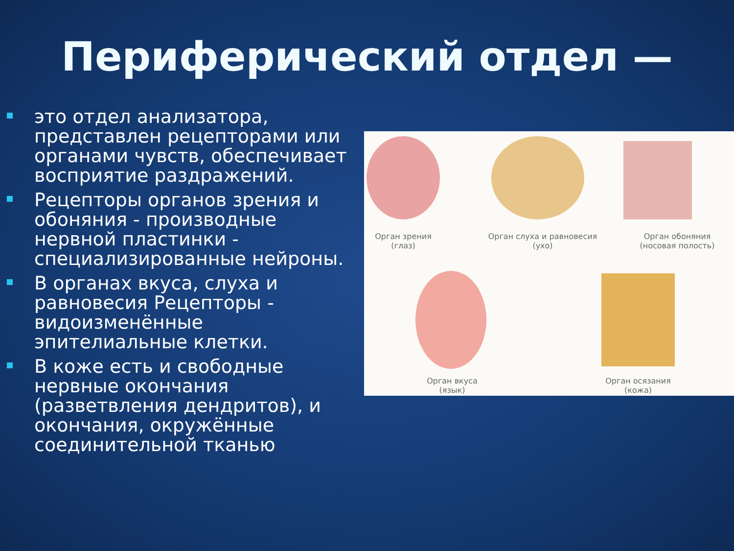Периферический отдел —
это отдел анализатора, представлен рецепторами или органами чувств, обеспечивает восприятие раздражений.
Рецепторы органов зрения и обоняния - производные нервной пластинки - специализированные нейроны.
В органах вкуса, слуха и равновесия Рецепторы - видоизменённые эпителиальные клетки.
В коже есть и свободные нервные окончания (разветвления дендритов), и окончания, окружённые соединительной тканью
Орган зрения
(глаз)
Орган слуха и равновесия
(ухо)
Орган обоняния
(носовая полость)
Орган вкуса
(язык)
Орган осязания
(кожа)